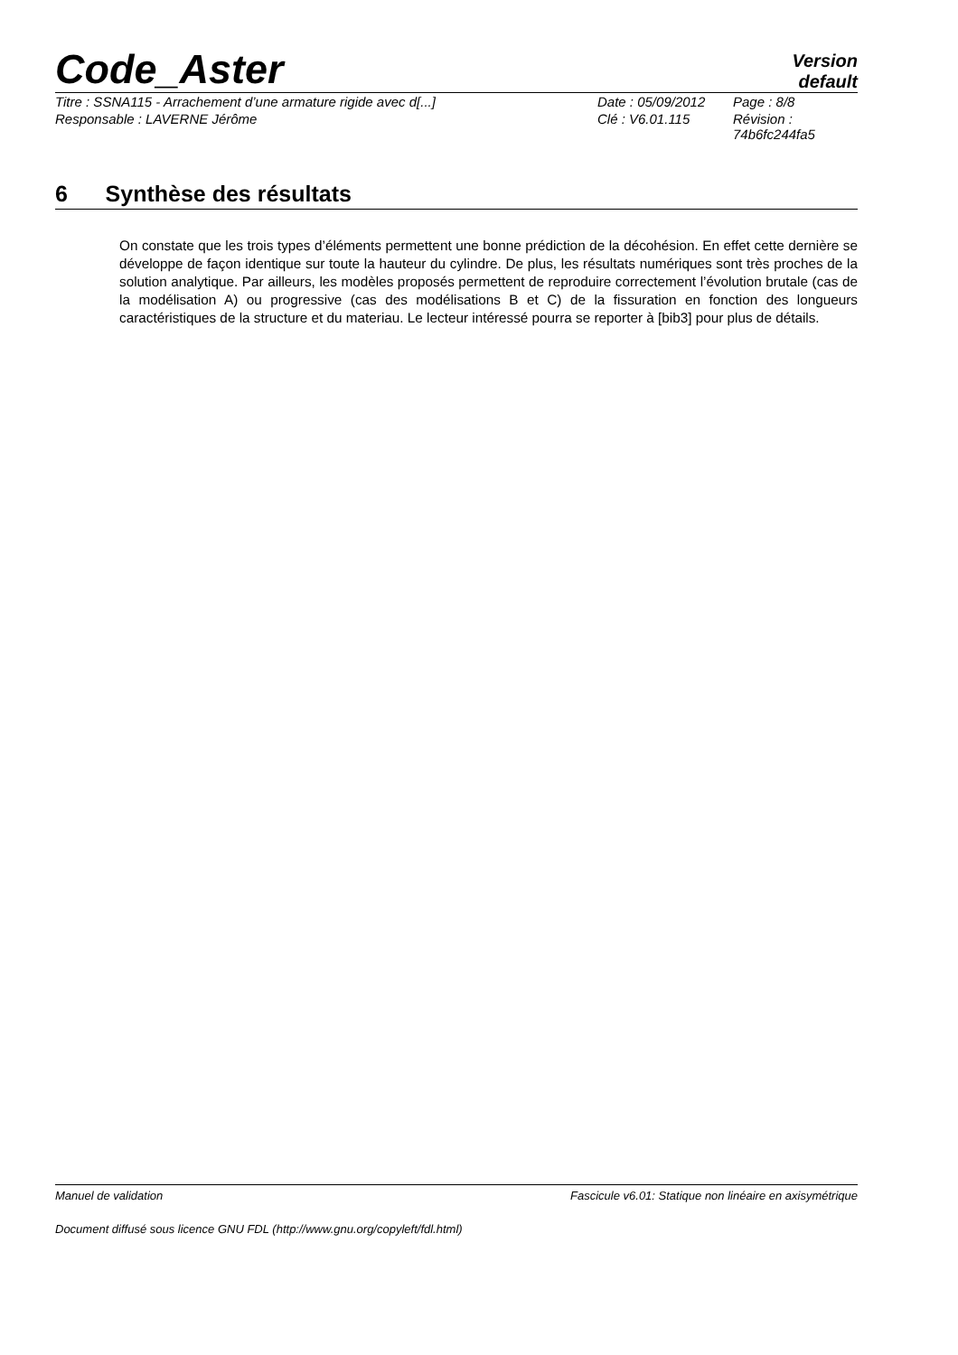Code_Aster
Version
default
| Titre : SSNA115 - Arrachement d’une armature rigide avec d[...] | Date : 05/09/2012 | Page : 8/8 |
| Responsable : LAVERNE Jérôme | Clé : V6.01.115 | Révision : 74b6fc244fa5 |
6 Synthèse des résultats
On constate que les trois types d’éléments permettent une bonne prédiction de la décohésion. En effet cette dernière se développe de façon identique sur toute la hauteur du cylindre. De plus, les résultats numériques sont très proches de la solution analytique. Par ailleurs, les modèles proposés permettent de reproduire correctement l’évolution brutale (cas de la modélisation A) ou progressive (cas des modélisations B et C) de la fissuration en fonction des longueurs caractéristiques de la structure et du materiau. Le lecteur intéressé pourra se reporter à [bib3] pour plus de détails.
Manuel de validation Fascicule v6.01: Statique non linéaire en axisymétrique
Document diffusé sous licence GNU FDL (http://www.gnu.org/copyleft/fdl.html)